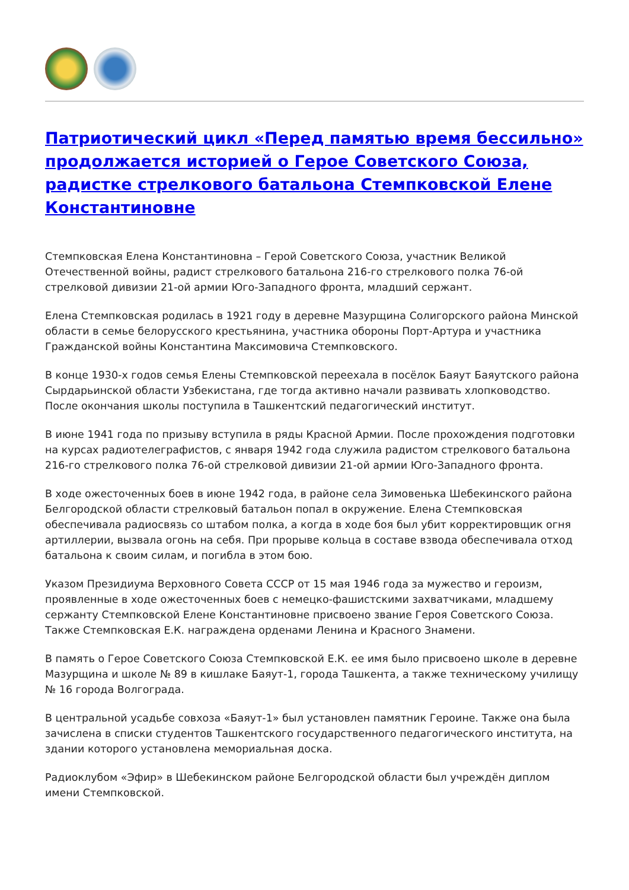Патриотический цикл «Перед памятью время бессильно» продолжается историей о Герое Советского Союза, радистке стрелкового батальона Стемпковской Елене Константиновне
Стемпковская Елена Константиновна – Герой Советского Союза, участник Великой Отечественной войны, радист стрелкового батальона 216-го стрелкового полка 76-ой стрелковой дивизии 21-ой армии Юго-Западного фронта, младший сержант.
Елена Стемпковская родилась в 1921 году в деревне Мазурщина Солигорского района Минской области в семье белорусского крестьянина, участника обороны Порт-Артура и участника Гражданской войны Константина Максимовича Стемпковского.
В конце 1930-х годов семья Елены Стемпковской переехала в посёлок Баяут Баяутского района Сырдарьинской области Узбекистана, где тогда активно начали развивать хлопководство. После окончания школы поступила в Ташкентский педагогический институт.
В июне 1941 года по призыву вступила в ряды Красной Армии. После прохождения подготовки на курсах радиотелеграфистов, с января 1942 года служила радистом стрелкового батальона 216-го стрелкового полка 76-ой стрелковой дивизии 21-ой армии Юго-Западного фронта.
В ходе ожесточенных боев в июне 1942 года, в районе села Зимовенька Шебекинского района Белгородской области стрелковый батальон попал в окружение. Елена Стемпковская обеспечивала радиосвязь со штабом полка, а когда в ходе боя был убит корректировщик огня артиллерии, вызвала огонь на себя. При прорыве кольца в составе взвода обеспечивала отход батальона к своим силам, и погибла в этом бою.
Указом Президиума Верховного Совета СССР от 15 мая 1946 года за мужество и героизм, проявленные в ходе ожесточенных боев с немецко-фашистскими захватчиками, младшему сержанту Стемпковской Елене Константиновне присвоено звание Героя Советского Союза. Также Стемпковская Е.К. награждена орденами Ленина и Красного Знамени.
В память о Герое Советского Союза Стемпковской Е.К. ее имя было присвоено школе в деревне Мазурщина и школе № 89 в кишлаке Баяут-1, города Ташкента, а также техническому училищу № 16 города Волгограда.
В центральной усадьбе совхоза «Баяут-1» был установлен памятник Героине. Также она была зачислена в списки студентов Ташкентского государственного педагогического института, на здании которого установлена мемориальная доска.
Радиоклубом «Эфир» в Шебекинском районе Белгородской области был учреждён диплом имени Стемпковской.